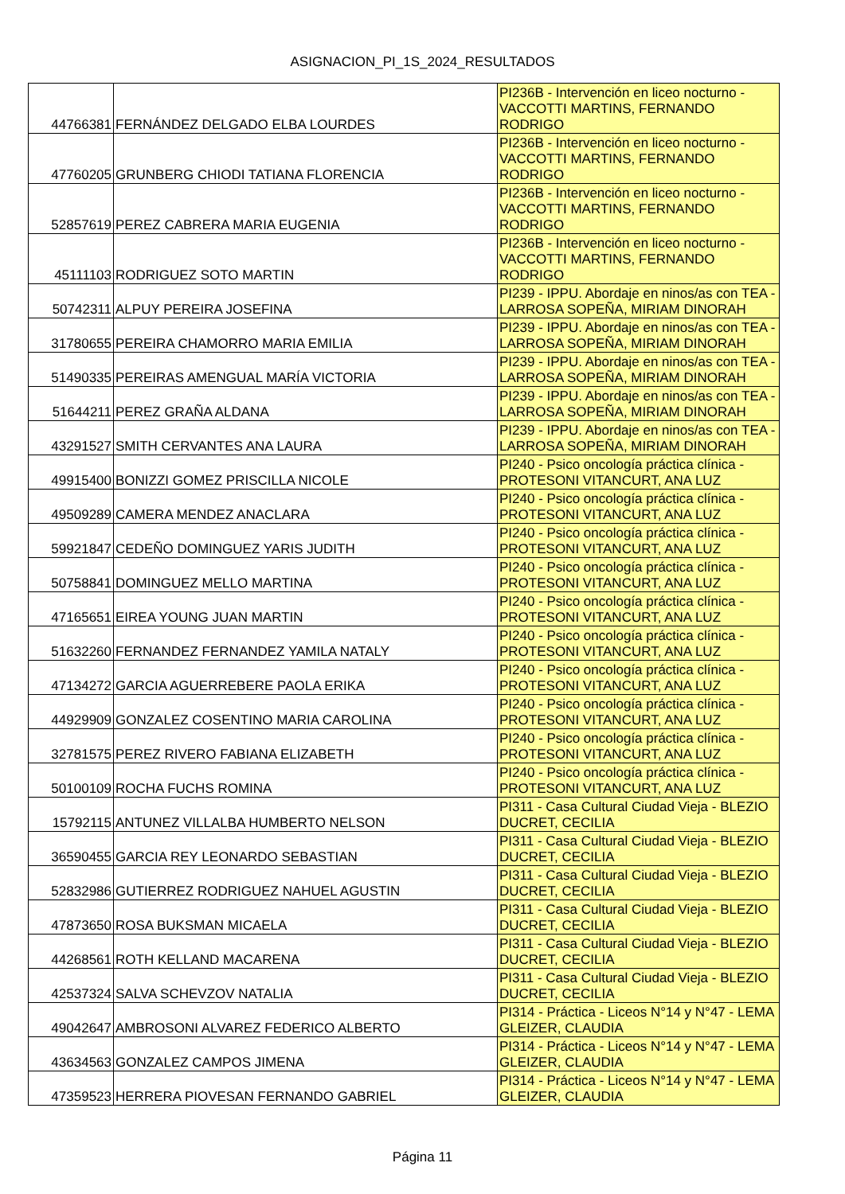ASIGNACION_PI_1S_2024_RESULTADOS
| 44766381 | FERNÁNDEZ DELGADO ELBA LOURDES | PI236B - Intervención en liceo nocturno - VACCOTTI MARTINS, FERNANDO RODRIGO |
| 47760205 | GRUNBERG CHIODI TATIANA FLORENCIA | PI236B - Intervención en liceo nocturno - VACCOTTI MARTINS, FERNANDO RODRIGO |
| 52857619 | PEREZ CABRERA MARIA EUGENIA | PI236B - Intervención en liceo nocturno - VACCOTTI MARTINS, FERNANDO RODRIGO |
| 45111103 | RODRIGUEZ SOTO MARTIN | PI236B - Intervención en liceo nocturno - VACCOTTI MARTINS, FERNANDO RODRIGO |
| 50742311 | ALPUY PEREIRA JOSEFINA | PI239 - IPPU. Abordaje en ninos/as con TEA - LARROSA SOPEÑA, MIRIAM DINORAH |
| 31780655 | PEREIRA CHAMORRO MARIA EMILIA | PI239 - IPPU. Abordaje en ninos/as con TEA - LARROSA SOPEÑA, MIRIAM DINORAH |
| 51490335 | PEREIRAS AMENGUAL MARÍA VICTORIA | PI239 - IPPU. Abordaje en ninos/as con TEA - LARROSA SOPEÑA, MIRIAM DINORAH |
| 51644211 | PEREZ GRAÑA ALDANA | PI239 - IPPU. Abordaje en ninos/as con TEA - LARROSA SOPEÑA, MIRIAM DINORAH |
| 43291527 | SMITH CERVANTES ANA LAURA | PI239 - IPPU. Abordaje en ninos/as con TEA - LARROSA SOPEÑA, MIRIAM DINORAH |
| 49915400 | BONIZZI GOMEZ PRISCILLA NICOLE | PI240 - Psico oncología práctica clínica - PROTESONI VITANCURT, ANA LUZ |
| 49509289 | CAMERA MENDEZ ANACLARA | PI240 - Psico oncología práctica clínica - PROTESONI VITANCURT, ANA LUZ |
| 59921847 | CEDEÑO DOMINGUEZ YARIS JUDITH | PI240 - Psico oncología práctica clínica - PROTESONI VITANCURT, ANA LUZ |
| 50758841 | DOMINGUEZ MELLO MARTINA | PI240 - Psico oncología práctica clínica - PROTESONI VITANCURT, ANA LUZ |
| 47165651 | EIREA YOUNG JUAN MARTIN | PI240 - Psico oncología práctica clínica - PROTESONI VITANCURT, ANA LUZ |
| 51632260 | FERNANDEZ FERNANDEZ YAMILA NATALY | PI240 - Psico oncología práctica clínica - PROTESONI VITANCURT, ANA LUZ |
| 47134272 | GARCIA AGUERREBERE PAOLA ERIKA | PI240 - Psico oncología práctica clínica - PROTESONI VITANCURT, ANA LUZ |
| 44929909 | GONZALEZ COSENTINO MARIA CAROLINA | PI240 - Psico oncología práctica clínica - PROTESONI VITANCURT, ANA LUZ |
| 32781575 | PEREZ RIVERO FABIANA ELIZABETH | PI240 - Psico oncología práctica clínica - PROTESONI VITANCURT, ANA LUZ |
| 50100109 | ROCHA FUCHS ROMINA | PI240 - Psico oncología práctica clínica - PROTESONI VITANCURT, ANA LUZ |
| 15792115 | ANTUNEZ VILLALBA HUMBERTO NELSON | PI311 - Casa Cultural Ciudad Vieja - BLEZIO DUCRET, CECILIA |
| 36590455 | GARCIA REY LEONARDO SEBASTIAN | PI311 - Casa Cultural Ciudad Vieja - BLEZIO DUCRET, CECILIA |
| 52832986 | GUTIERREZ RODRIGUEZ NAHUEL AGUSTIN | PI311 - Casa Cultural Ciudad Vieja - BLEZIO DUCRET, CECILIA |
| 47873650 | ROSA BUKSMAN MICAELA | PI311 - Casa Cultural Ciudad Vieja - BLEZIO DUCRET, CECILIA |
| 44268561 | ROTH KELLAND MACARENA | PI311 - Casa Cultural Ciudad Vieja - BLEZIO DUCRET, CECILIA |
| 42537324 | SALVA SCHEVZOV NATALIA | PI311 - Casa Cultural Ciudad Vieja - BLEZIO DUCRET, CECILIA |
| 49042647 | AMBROSONI ALVAREZ FEDERICO ALBERTO | PI314 - Práctica - Liceos N°14 y N°47 - LEMA GLEIZER, CLAUDIA |
| 43634563 | GONZALEZ CAMPOS JIMENA | PI314 - Práctica - Liceos N°14 y N°47 - LEMA GLEIZER, CLAUDIA |
| 47359523 | HERRERA PIOVESAN FERNANDO GABRIEL | PI314 - Práctica - Liceos N°14 y N°47 - LEMA GLEIZER, CLAUDIA |
Página 11